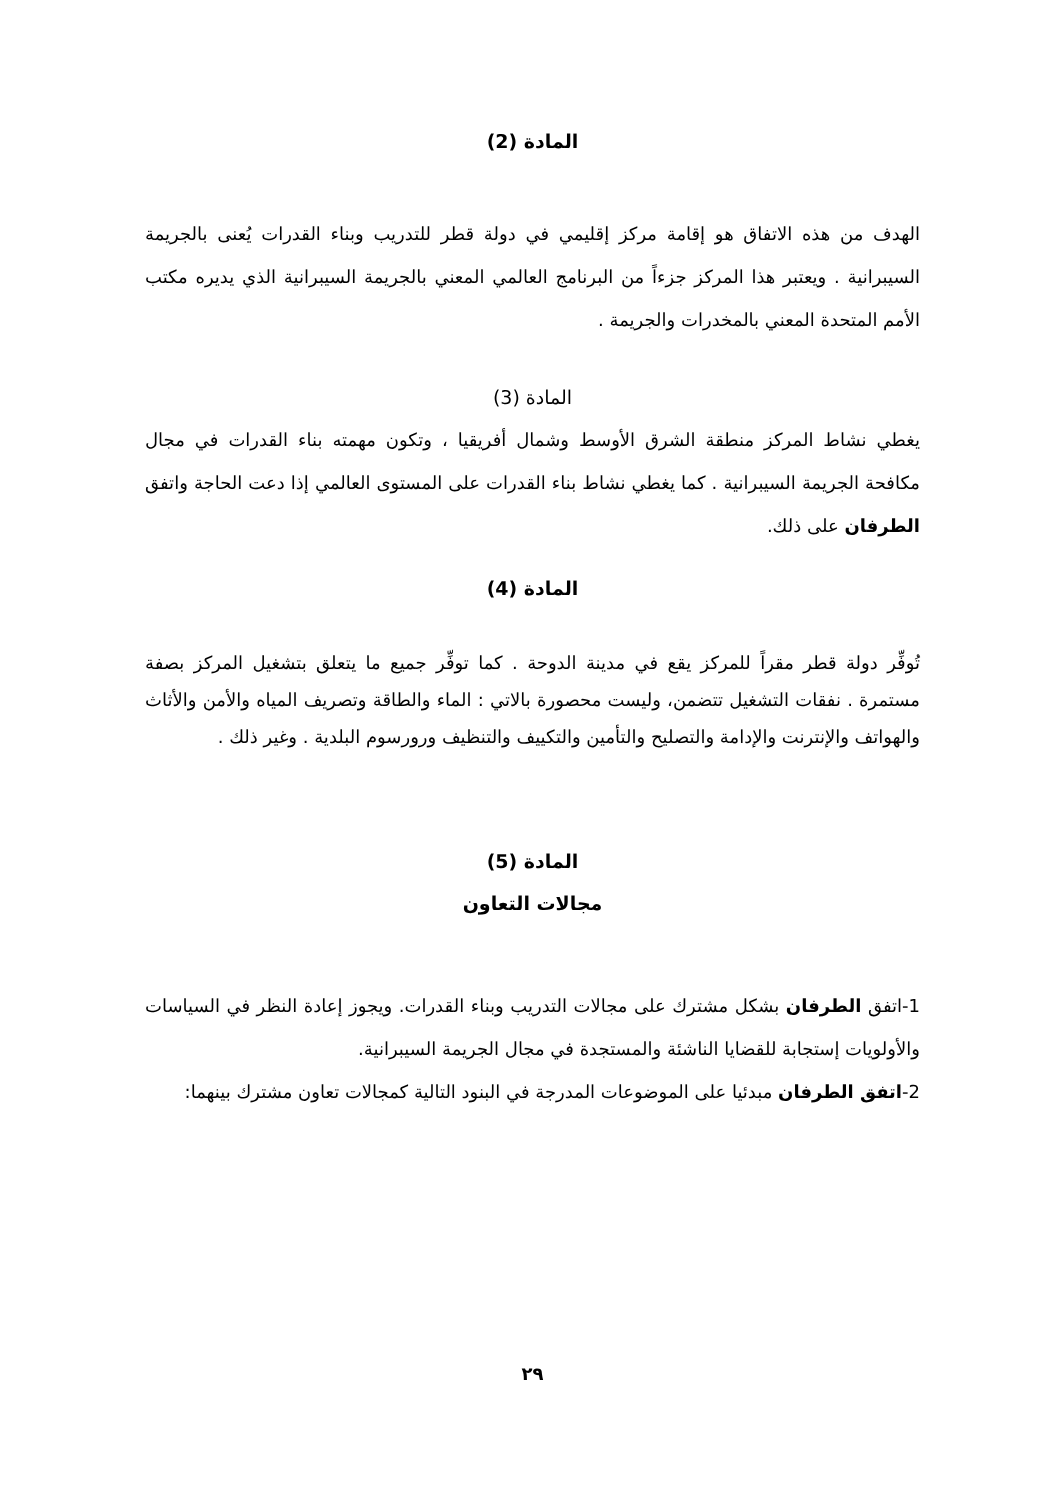المادة (2)
الهدف من هذه الاتفاق هو إقامة مركز إقليمي في دولة قطر للتدريب وبناء القدرات يُعنى بالجريمة السيبرانية . ويعتبر هذا المركز جزءاً من البرنامج العالمي المعني بالجريمة السيبرانية الذي يديره مكتب الأمم المتحدة المعني بالمخدرات والجريمة .
المادة (3)
يغطي نشاط المركز منطقة الشرق الأوسط وشمال أفريقيا ، وتكون مهمته بناء القدرات في مجال مكافحة الجريمة السيبرانية . كما يغطي نشاط بناء القدرات على المستوى العالمي إذا دعت الحاجة واتفق الطرفان على ذلك.
المادة (4)
تُوفِّر دولة قطر مقراً للمركز يقع في مدينة الدوحة . كما توفِّر جميع ما يتعلق بتشغيل المركز بصفة مستمرة . نفقات التشغيل تتضمن، وليست محصورة بالاتي : الماء والطاقة وتصريف المياه والأمن والأثاث والهواتف والإنترنت والإدامة والتصليح والتأمين والتكييف والتنظيف ورورسوم البلدية . وغير ذلك .
المادة (5)
مجالات التعاون
1-اتفق الطرفان بشكل مشترك على مجالات التدريب وبناء القدرات. ويجوز إعادة النظر في السياسات والأولويات إستجابة للقضايا الناشئة والمستجدة في مجال الجريمة السيبرانية.
2-اتفق الطرفان مبدئيا على الموضوعات المدرجة في البنود التالية كمجالات تعاون مشترك بينهما:
٢٩